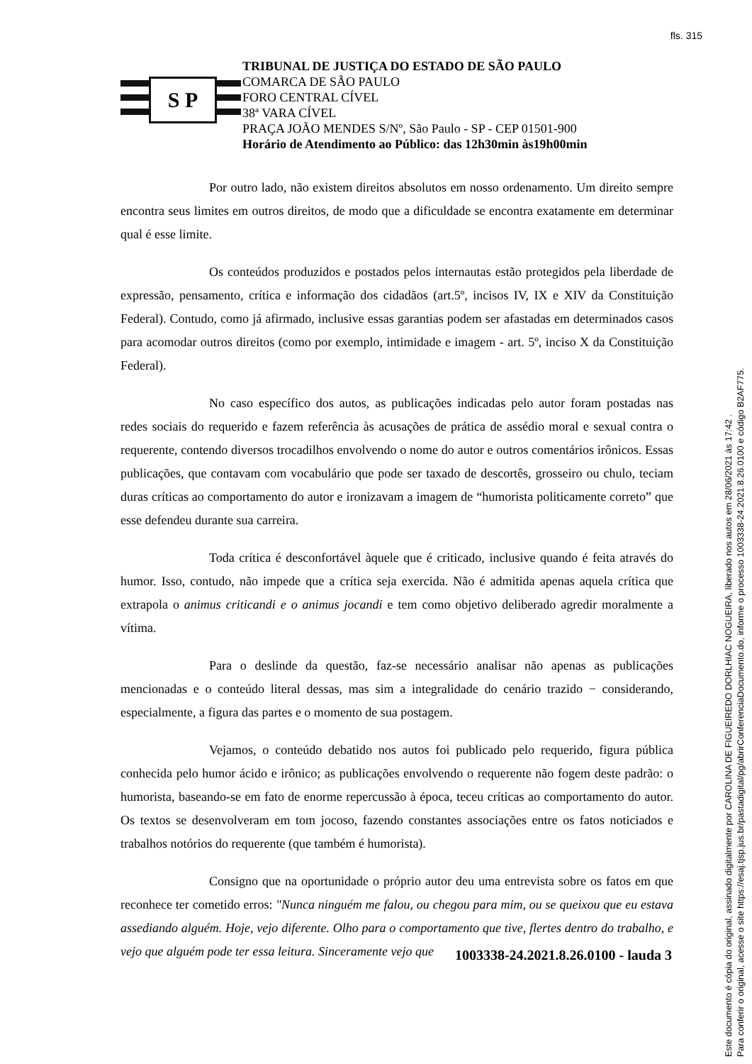fls. 315
S P
TRIBUNAL DE JUSTIÇA DO ESTADO DE SÃO PAULO
COMARCA DE SÃO PAULO
FORO CENTRAL CÍVEL
38ª VARA CÍVEL
PRAÇA JOÃO MENDES S/Nº, São Paulo - SP - CEP 01501-900
Horário de Atendimento ao Público: das 12h30min às19h00min
Por outro lado, não existem direitos absolutos em nosso ordenamento. Um direito sempre encontra seus limites em outros direitos, de modo que a dificuldade se encontra exatamente em determinar qual é esse limite.
Os conteúdos produzidos e postados pelos internautas estão protegidos pela liberdade de expressão, pensamento, crítica e informação dos cidadãos (art.5º, incisos IV, IX e XIV da Constituição Federal). Contudo, como já afirmado, inclusive essas garantias podem ser afastadas em determinados casos para acomodar outros direitos (como por exemplo, intimidade e imagem - art. 5º, inciso X da Constituição Federal).
No caso específico dos autos, as publicações indicadas pelo autor foram postadas nas redes sociais do requerido e fazem referência às acusações de prática de assédio moral e sexual contra o requerente, contendo diversos trocadilhos envolvendo o nome do autor e outros comentários irônicos. Essas publicações, que contavam com vocabulário que pode ser taxado de descortês, grosseiro ou chulo, teciam duras críticas ao comportamento do autor e ironizavam a imagem de “humorista politicamente correto” que esse defendeu durante sua carreira.
Toda crítica é desconfortável àquele que é criticado, inclusive quando é feita através do humor. Isso, contudo, não impede que a crítica seja exercida. Não é admitida apenas aquela crítica que extrapola o animus criticandi e o animus jocandi e tem como objetivo deliberado agredir moralmente a vítima.
Para o deslinde da questão, faz-se necessário analisar não apenas as publicações mencionadas e o conteúdo literal dessas, mas sim a integralidade do cenário trazido − considerando, especialmente, a figura das partes e o momento de sua postagem.
Vejamos, o conteúdo debatido nos autos foi publicado pelo requerido, figura pública conhecida pelo humor ácido e irônico; as publicações envolvendo o requerente não fogem deste padrão: o humorista, baseando-se em fato de enorme repercussão à época, teceu críticas ao comportamento do autor. Os textos se desenvolveram em tom jocoso, fazendo constantes associações entre os fatos noticiados e trabalhos notórios do requerente (que também é humorista).
Consigno que na oportunidade o próprio autor deu uma entrevista sobre os fatos em que reconhece ter cometido erros: "Nunca ninguém me falou, ou chegou para mim, ou se queixou que eu estava assediando alguém. Hoje, vejo diferente. Olho para o comportamento que tive, flertes dentro do trabalho, e vejo que alguém pode ter essa leitura. Sinceramente vejo que
1003338-24.2021.8.26.0100 - lauda 3
Este documento é cópia do original, assinado digitalmente por CAROLINA DE FIGUEIREDO DORLHIAC NOGUEIRA, liberado nos autos em 28/06/2021 às 17:42 .
Para conferir o original, acesse o site https://esaj.tjsp.jus.br/pastadigital/pg/abrirConferenciaDocumento.do, informe o processo 1003338-24.2021.8.26.0100 e código B2AF775.